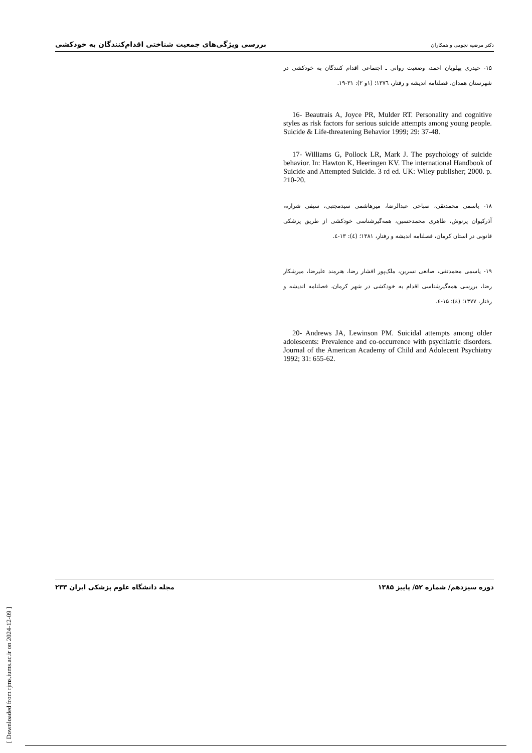بررسی ویژگی‌های جمعیت شناختی اقدام‌کنندگان به خودکشی دکتر مرضیه نجومی و همکاران
۱۵- حیدری پهلویان احمد، وضعیت روانی ـ اجتماعی اقدام کنندگان به خودکشی در شهرستان همدان، فصلنامه اندیشه و رفتار، ۱۳۷٦؛ (۱و ۲): ۳۱-۱۹.
16- Beautrais A, Joyce PR, Mulder RT. Personality and cognitive styles as risk factors for serious suicide attempts among young people. Suicide & Life-threatening Behavior 1999; 29: 37-48.
17- Williams G, Pollock LR, Mark J. The psychology of suicide behavior. In: Hawton K, Heeringen KV. The international Handbook of Suicide and Attempted Suicide. 3 rd ed. UK: Wiley publisher; 2000. p. 210-20.
۱۸- یاسمی محمدتقی، صباحی عبدالرضا، میرهاشمی سیدمجتبی، سیفی شراره، آذرکیوان پرنوش، طاهری محمدحسین، همه‌گیرشناسی خودکشی از طریق پزشکی قانونی در استان کرمان، فصلنامه اندیشه و رفتار، ۱۳۸۱؛ (٤): ۱۳-٤.
۱۹- یاسمی محمدتقی، صانعی نسرین، ملک‌پور افشار رضا، هنرمند علیرضا، میرشکار رضا، بررسی همه‌گیرشناسی اقدام به خودکشی در شهر کرمان، فصلنامه اندیشه و رفتار، ۱۳۷۷؛ (٤): ۱۵-٤.
20- Andrews JA, Lewinson PM. Suicidal attempts among older adolescents: Prevalence and co-occurrence with psychiatric disorders. Journal of the American Academy of Child and Adolecent Psychiatry 1992; 31: 655-62.
دوره سیزدهم/ شماره ۵۲/ پاییز ۱۳۸۵ مجله دانشگاه علوم پزشکی ایران ۲۳۳
[ Downloaded from rjms.iums.ac.ir on 2024-12-09 ]